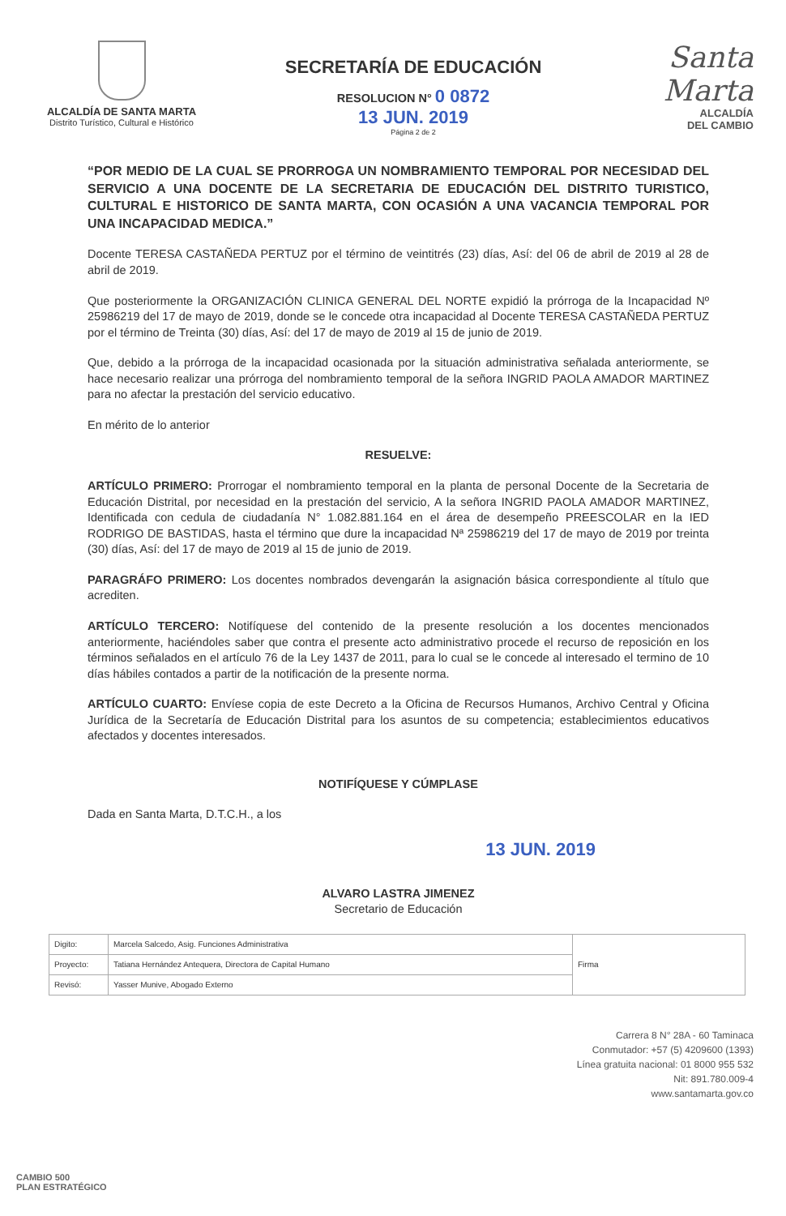ALCALDÍA DE SANTA MARTA
Distrito Turístico, Cultural e Histórico
SECRETARÍA DE EDUCACIÓN
RESOLUCION N° 0 0872
13 JUN. 2019
Página 2 de 2
Santa Marta
ALCALDÍA
DEL CAMBIO
“POR MEDIO DE LA CUAL SE PRORROGA UN NOMBRAMIENTO TEMPORAL POR NECESIDAD DEL SERVICIO A UNA DOCENTE DE LA SECRETARIA DE EDUCACIÓN DEL DISTRITO TURISTICO, CULTURAL E HISTORICO DE SANTA MARTA, CON OCASIÓN A UNA VACANCIA TEMPORAL POR UNA INCAPACIDAD MEDICA.”
Docente TERESA CASTAÑEDA PERTUZ por el término de veintitrés (23) días, Así: del 06 de abril de 2019 al 28 de abril de 2019.
Que posteriormente la ORGANIZACIÓN CLINICA GENERAL DEL NORTE expidió la prórroga de la Incapacidad Nº 25986219 del 17 de mayo de 2019, donde se le concede otra incapacidad al Docente TERESA CASTAÑEDA PERTUZ por el término de Treinta (30) días, Así: del 17 de mayo de 2019 al 15 de junio de 2019.
Que, debido a la prórroga de la incapacidad ocasionada por la situación administrativa señalada anteriormente, se hace necesario realizar una prórroga del nombramiento temporal de la señora INGRID PAOLA AMADOR MARTINEZ para no afectar la prestación del servicio educativo.
En mérito de lo anterior
RESUELVE:
ARTÍCULO PRIMERO: Prorrogar el nombramiento temporal en la planta de personal Docente de la Secretaria de Educación Distrital, por necesidad en la prestación del servicio, A la señora INGRID PAOLA AMADOR MARTINEZ, Identificada con cedula de ciudadanía N° 1.082.881.164 en el área de desempeño PREESCOLAR en la IED RODRIGO DE BASTIDAS, hasta el término que dure la incapacidad Nª 25986219 del 17 de mayo de 2019 por treinta (30) días, Así: del 17 de mayo de 2019 al 15 de junio de 2019.
PARAGRÁFO PRIMERO: Los docentes nombrados devengarán la asignación básica correspondiente al título que acrediten.
ARTÍCULO TERCERO: Notifíquese del contenido de la presente resolución a los docentes mencionados anteriormente, haciéndoles saber que contra el presente acto administrativo procede el recurso de reposición en los términos señalados en el artículo 76 de la Ley 1437 de 2011, para lo cual se le concede al interesado el termino de 10 días hábiles contados a partir de la notificación de la presente norma.
ARTÍCULO CUARTO: Envíese copia de este Decreto a la Oficina de Recursos Humanos, Archivo Central y Oficina Jurídica de la Secretaría de Educación Distrital para los asuntos de su competencia; establecimientos educativos afectados y docentes interesados.
NOTIFÍQUESE Y CÚMPLASE
Dada en Santa Marta, D.T.C.H., a los
13 JUN. 2019
ALVARO LASTRA JIMENEZ
Secretario de Educación
| Digito: | Marcela Salcedo, Asig. Funciones Administrativa | Firma |
| Proyecto: | Tatiana Hernández Antequera, Directora de Capital Humano | |
| Revisó: | Yasser Munive, Abogado Externo | |
Carrera 8 N° 28A - 60 Taminaca
Conmutador: +57 (5) 4209600 (1393)
Línea gratuita nacional: 01 8000 955 532
Nit: 891.780.009-4
www.santamarta.gov.co
CAMBIO 500
PLAN ESTRATÉGICO